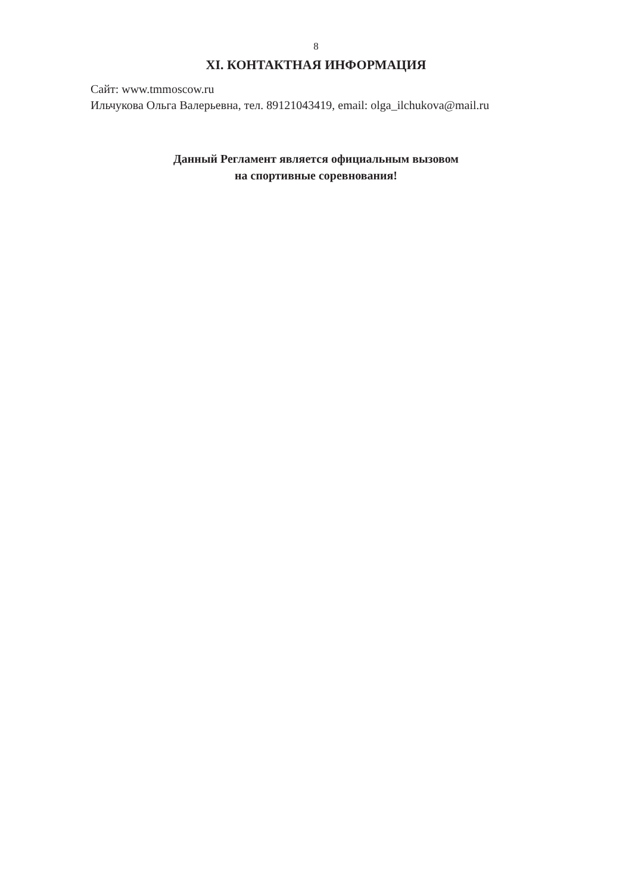8
XI. КОНТАКТНАЯ ИНФОРМАЦИЯ
Сайт: www.tmmoscow.ru
Ильчукова Ольга Валерьевна, тел. 89121043419, email: olga_ilchukova@mail.ru
Данный Регламент является официальным вызовом
на спортивные соревнования!